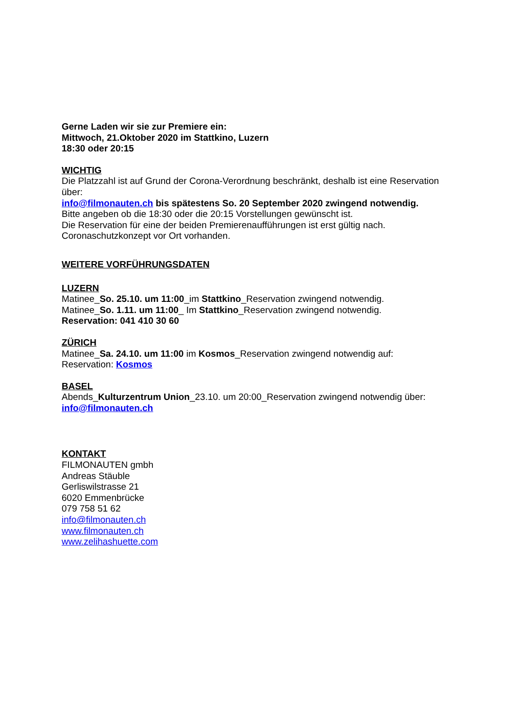Gerne Laden wir sie zur Premiere ein:
Mittwoch, 21.Oktober 2020 im Stattkino, Luzern
18:30 oder 20:15
WICHTIG
Die Platzzahl ist auf Grund der Corona-Verordnung beschränkt, deshalb ist eine Reservation über:
info@filmonauten.ch bis spätestens So. 20 September 2020 zwingend notwendig.
Bitte angeben ob die 18:30 oder die 20:15 Vorstellungen gewünscht ist.
Die Reservation für eine der beiden Premierenaufführungen ist erst gültig nach.
Coronaschutzkonzept vor Ort vorhanden.
WEITERE VORFÜHRUNGSDATEN
LUZERN
Matinee_So. 25.10. um 11:00_im Stattkino_Reservation zwingend notwendig.
Matinee_So. 1.11. um 11:00_ Im Stattkino_Reservation zwingend notwendig.
Reservation: 041 410 30 60
ZÜRICH
Matinee_Sa. 24.10. um 11:00 im Kosmos_Reservation zwingend notwendig auf:
Reservation: Kosmos
BASEL
Abends_Kulturzentrum Union_23.10. um 20:00_Reservation zwingend notwendig über:
info@filmonauten.ch
KONTAKT
FILMONAUTEN gmbh
Andreas Stäuble
Gerliswilstrasse 21
6020 Emmenbrücke
079 758 51 62
info@filmonauten.ch
www.filmonauten.ch
www.zelihashuette.com